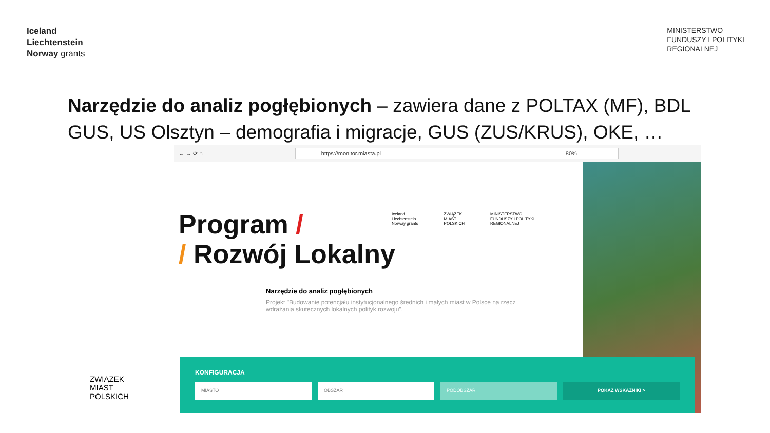Iceland
Liechtenstein
Norway grants
MINISTERSTWO
FUNDUSZY I POLITYKI
REGIONALNEJ
Narzędzie do analiz pogłębionych – zawiera dane z POLTAX (MF), BDL GUS, US Olsztyn – demografia i migracje, GUS (ZUS/KRUS), OKE, …
← → ⟳ ⌂
https://monitor.miasta.pl 80%
Program /
/ Rozwój Lokalny
Iceland
Liechtenstein
Norway grants ZWIĄZEK
MIAST
POLSKICH MINISTERSTWO
FUNDUSZY I POLITYKI
REGIONALNEJ
Narzędzie do analiz pogłębionych
Projekt "Budowanie potencjału instytucjonalnego średnich i małych miast w Polsce na rzecz wdrażania skutecznych lokalnych polityk rozwoju".
KONFIGURACJA
MIASTO OBSZAR PODOBSZAR POKAŻ WSKAŹNIKI >
ZWIĄZEK
MIAST
POLSKICH